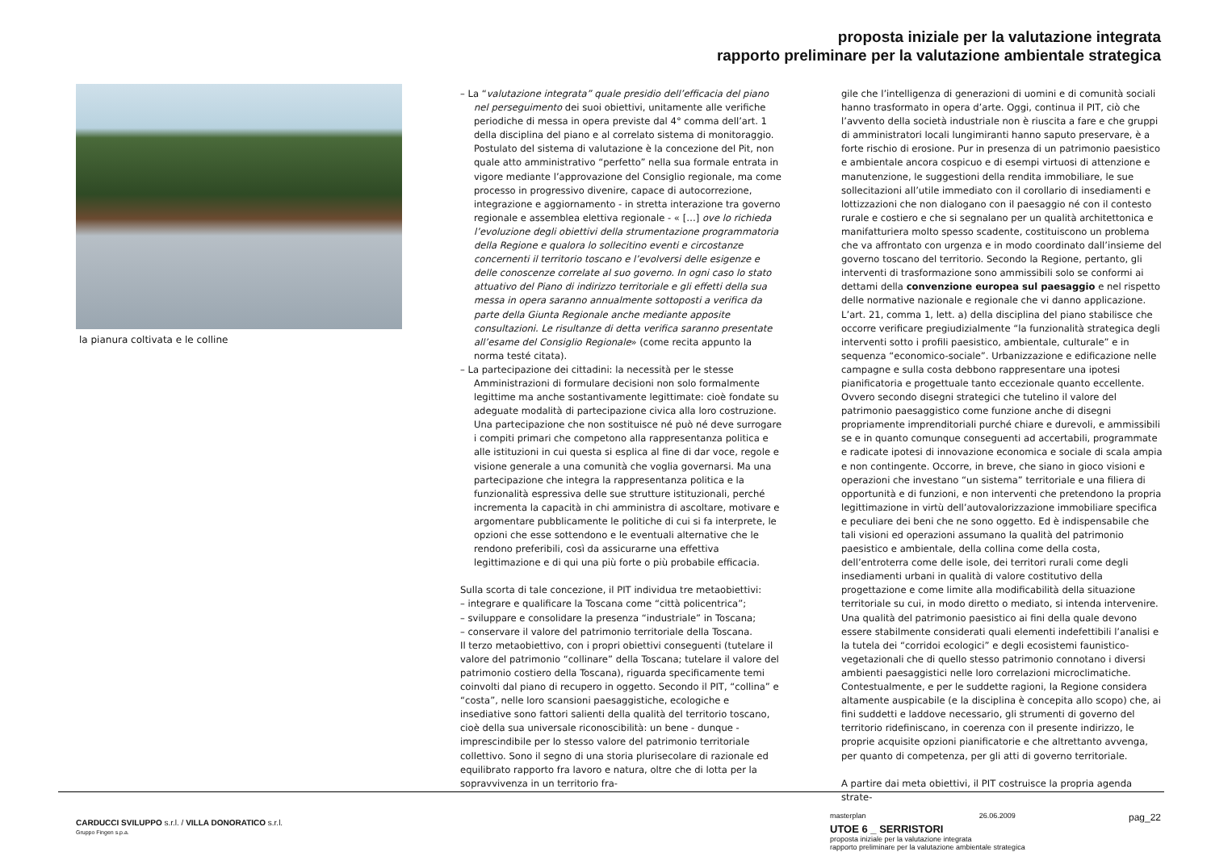proposta iniziale per la valutazione integrata
rapporto preliminare per la valutazione ambientale strategica
la pianura coltivata e le colline
– La “valutazione integrata” quale presidio dell’efficacia del piano nel perseguimento dei suoi obiettivi, unitamente alle verifiche periodiche di messa in opera previste dal 4° comma dell’art. 1 della disciplina del piano e al correlato sistema di monitoraggio. Postulato del sistema di valutazione è la concezione del Pit, non quale atto amministrativo “perfetto” nella sua formale entrata in vigore mediante l’approvazione del Consiglio regionale, ma come processo in progressivo divenire, capace di autocorrezione, integrazione e aggiornamento - in stretta interazione tra governo regionale e assemblea elettiva regionale - « […] ove lo richieda l’evoluzione degli obiettivi della strumentazione programmatoria della Regione e qualora lo sollecitino eventi e circostanze concernenti il territorio toscano e l’evolversi delle esigenze e delle conoscenze correlate al suo governo. In ogni caso lo stato attuativo del Piano di indirizzo territoriale e gli effetti della sua messa in opera saranno annualmente sottoposti a verifica da parte della Giunta Regionale anche mediante apposite consultazioni. Le risultanze di detta verifica saranno presentate all’esame del Consiglio Regionale» (come recita appunto la norma testé citata).
– La partecipazione dei cittadini: la necessità per le stesse Amministrazioni di formulare decisioni non solo formalmente legittime ma anche sostantivamente legittimate: cioè fondate su adeguate modalità di partecipazione civica alla loro costruzione. Una partecipazione che non sostituisce né può né deve surrogare i compiti primari che competono alla rappresentanza politica e alle istituzioni in cui questa si esplica al fine di dar voce, regole e visione generale a una comunità che voglia governarsi. Ma una partecipazione che integra la rappresentanza politica e la funzionalità espressiva delle sue strutture istituzionali, perché incrementa la capacità in chi amministra di ascoltare, motivare e argomentare pubblicamente le politiche di cui si fa interprete, le opzioni che esse sottendono e le eventuali alternative che le rendono preferibili, così da assicurarne una effettiva legittimazione e di qui una più forte o più probabile efficacia.
Sulla scorta di tale concezione, il PIT individua tre metaobiettivi:
– integrare e qualificare la Toscana come “città policentrica”;
– sviluppare e consolidare la presenza “industriale” in Toscana;
– conservare il valore del patrimonio territoriale della Toscana.
Il terzo metaobiettivo, con i propri obiettivi conseguenti (tutelare il valore del patrimonio “collinare” della Toscana; tutelare il valore del patrimonio costiero della Toscana), riguarda specificamente temi coinvolti dal piano di recupero in oggetto. Secondo il PIT, “collina” e “costa”, nelle loro scansioni paesaggistiche, ecologiche e insediative sono fattori salienti della qualità del territorio toscano, cioè della sua universale riconoscibilità: un bene - dunque - imprescindibile per lo stesso valore del patrimonio territoriale collettivo. Sono il segno di una storia plurisecolare di razionale ed equilibrato rapporto fra lavoro e natura, oltre che di lotta per la sopravvivenza in un territorio fra-
gile che l’intelligenza di generazioni di uomini e di comunità sociali hanno trasformato in opera d’arte. Oggi, continua il PIT, ciò che l’avvento della società industriale non è riuscita a fare e che gruppi di amministratori locali lungimiranti hanno saputo preservare, è a forte rischio di erosione. Pur in presenza di un patrimonio paesistico e ambientale ancora cospicuo e di esempi virtuosi di attenzione e manutenzione, le suggestioni della rendita immobiliare, le sue sollecitazioni all’utile immediato con il corollario di insediamenti e lottizzazioni che non dialogano con il paesaggio né con il contesto rurale e costiero e che si segnalano per un qualità architettonica e manifatturiera molto spesso scadente, costituiscono un problema che va affrontato con urgenza e in modo coordinato dall’insieme del governo toscano del territorio. Secondo la Regione, pertanto, gli interventi di trasformazione sono ammissibili solo se conformi ai dettami della convenzione europea sul paesaggio e nel rispetto delle normative nazionale e regionale che vi danno applicazione. L’art. 21, comma 1, lett. a) della disciplina del piano stabilisce che occorre verificare pregiudizialmente “la funzionalità strategica degli interventi sotto i profili paesistico, ambientale, culturale” e in sequenza “economico-sociale”. Urbanizzazione e edificazione nelle campagne e sulla costa debbono rappresentare una ipotesi pianificatoria e progettuale tanto eccezionale quanto eccellente. Ovvero secondo disegni strategici che tutelino il valore del patrimonio paesaggistico come funzione anche di disegni propriamente imprenditoriali purché chiare e durevoli, e ammissibili se e in quanto comunque conseguenti ad accertabili, programmate e radicate ipotesi di innovazione economica e sociale di scala ampia e non contingente. Occorre, in breve, che siano in gioco visioni e operazioni che investano “un sistema” territoriale e una filiera di opportunità e di funzioni, e non interventi che pretendono la propria legittimazione in virtù dell’autovalorizzazione immobiliare specifica e peculiare dei beni che ne sono oggetto. Ed è indispensabile che tali visioni ed operazioni assumano la qualità del patrimonio paesistico e ambientale, della collina come della costa, dell’entroterra come delle isole, dei territori rurali come degli insediamenti urbani in qualità di valore costitutivo della progettazione e come limite alla modificabilità della situazione territoriale su cui, in modo diretto o mediato, si intenda intervenire. Una qualità del patrimonio paesistico ai fini della quale devono essere stabilmente considerati quali elementi indefettibili l’analisi e la tutela dei “corridoi ecologici” e degli ecosistemi faunistico-vegetazionali che di quello stesso patrimonio connotano i diversi ambienti paesaggistici nelle loro correlazioni microclimatiche. Contestualmente, e per le suddette ragioni, la Regione considera altamente auspicabile (e la disciplina è concepita allo scopo) che, ai fini suddetti e laddove necessario, gli strumenti di governo del territorio ridefiniscano, in coerenza con il presente indirizzo, le proprie acquisite opzioni pianificatorie e che altrettanto avvenga, per quanto di competenza, per gli atti di governo territoriale.
A partire dai meta obiettivi, il PIT costruisce la propria agenda strate-
CARDUCCI SVILUPPO s.r.l. / VILLA DONORATICO s.r.l.
Gruppo Fingen s.p.a.
masterplan 26.06.2009 pag_22
UTOE 6 _ SERRISTORI
proposta iniziale per la valutazione integrata
rapporto preliminare per la valutazione ambientale strategica